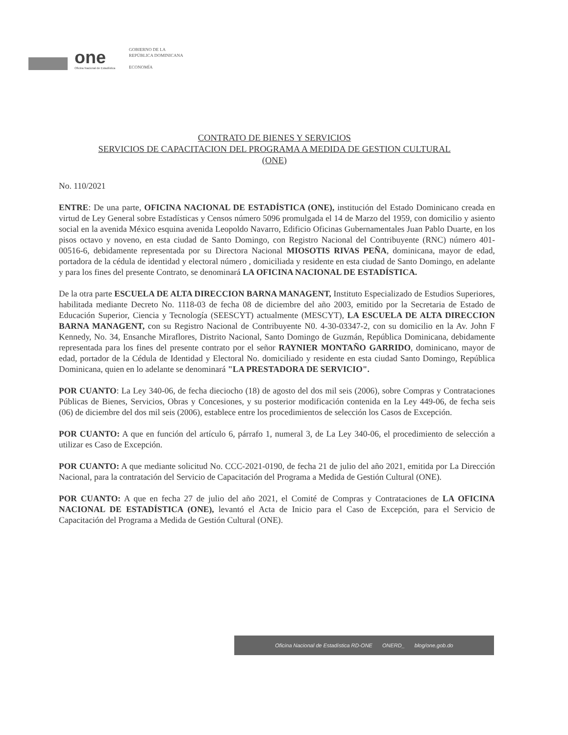one
Oficina Nacional de Estadística
GOBIERNO DE LA
REPÚBLICA DOMINICANA
ECONOMÍA
CONTRATO DE BIENES Y SERVICIOS
SERVICIOS DE CAPACITACION DEL PROGRAMA A MEDIDA DE GESTION CULTURAL
(ONE)
No. 110/2021
ENTRE: De una parte, OFICINA NACIONAL DE ESTADÍSTICA (ONE), institución del Estado Dominicano creada en virtud de Ley General sobre Estadísticas y Censos número 5096 promulgada el 14 de Marzo del 1959, con domicilio y asiento social en la avenida México esquina avenida Leopoldo Navarro, Edificio Oficinas Gubernamentales Juan Pablo Duarte, en los pisos octavo y noveno, en esta ciudad de Santo Domingo, con Registro Nacional del Contribuyente (RNC) número 401-00516-6, debidamente representada por su Directora Nacional MIOSOTIS RIVAS PEÑA, dominicana, mayor de edad, portadora de la cédula de identidad y electoral número , domiciliada y residente en esta ciudad de Santo Domingo, en adelante y para los fines del presente Contrato, se denominará LA OFICINA NACIONAL DE ESTADÍSTICA.
De la otra parte ESCUELA DE ALTA DIRECCION BARNA MANAGENT, Instituto Especializado de Estudios Superiores, habilitada mediante Decreto No. 1118-03 de fecha 08 de diciembre del año 2003, emitido por la Secretaria de Estado de Educación Superior, Ciencia y Tecnología (SEESCYT) actualmente (MESCYT), LA ESCUELA DE ALTA DIRECCION BARNA MANAGENT, con su Registro Nacional de Contribuyente N0. 4-30-03347-2, con su domicilio en la Av. John F Kennedy, No. 34, Ensanche Miraflores, Distrito Nacional, Santo Domingo de Guzmán, República Dominicana, debidamente representada para los fines del presente contrato por el señor RAYNIER MONTAÑO GARRIDO, dominicano, mayor de edad, portador de la Cédula de Identidad y Electoral No. domiciliado y residente en esta ciudad Santo Domingo, República Dominicana, quien en lo adelante se denominará "LA PRESTADORA DE SERVICIO".
POR CUANTO: La Ley 340-06, de fecha dieciocho (18) de agosto del dos mil seis (2006), sobre Compras y Contrataciones Públicas de Bienes, Servicios, Obras y Concesiones, y su posterior modificación contenida en la Ley 449-06, de fecha seis (06) de diciembre del dos mil seis (2006), establece entre los procedimientos de selección los Casos de Excepción.
POR CUANTO: A que en función del artículo 6, párrafo 1, numeral 3, de La Ley 340-06, el procedimiento de selección a utilizar es Caso de Excepción.
POR CUANTO: A que mediante solicitud No. CCC-2021-0190, de fecha 21 de julio del año 2021, emitida por La Dirección Nacional, para la contratación del Servicio de Capacitación del Programa a Medida de Gestión Cultural (ONE).
POR CUANTO: A que en fecha 27 de julio del año 2021, el Comité de Compras y Contrataciones de LA OFICINA NACIONAL DE ESTADÍSTICA (ONE), levantó el Acta de Inicio para el Caso de Excepción, para el Servicio de Capacitación del Programa a Medida de Gestión Cultural (ONE).
Oficina Nacional de Estadística RD-ONE ONERD_ blog/one.gob.do